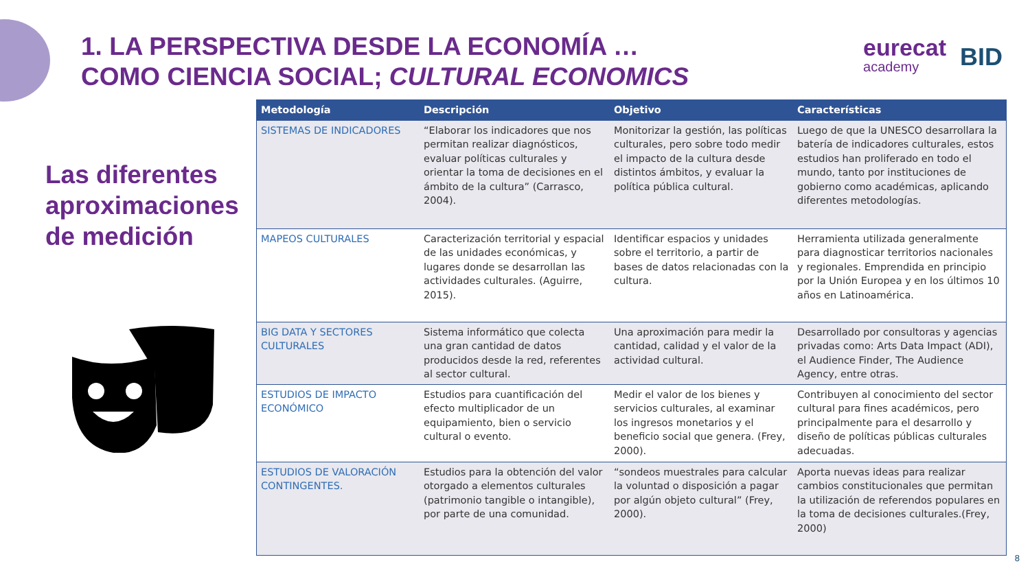1. LA PERSPECTIVA DESDE LA ECONOMÍA …
COMO CIENCIA SOCIAL; CULTURAL ECONOMICS
eurecat
academy
BID
Las diferentes
aproximaciones
de medición
| Metodología | Descripción | Objetivo | Características |
| --- | --- | --- | --- |
| SISTEMAS DE INDICADORES | “Elaborar los indicadores que nos permitan realizar diagnósticos, evaluar políticas culturales y orientar la toma de decisiones en el ámbito de la cultura” (Carrasco, 2004). | Monitorizar la gestión, las políticas culturales, pero sobre todo medir el impacto de la cultura desde distintos ámbitos, y evaluar la política pública cultural. | Luego de que la UNESCO desarrollara la batería de indicadores culturales, estos estudios han proliferado en todo el mundo, tanto por instituciones de gobierno como académicas, aplicando diferentes metodologías. |
| MAPEOS CULTURALES | Caracterización territorial y espacial de las unidades económicas, y lugares donde se desarrollan las actividades culturales. (Aguirre, 2015). | Identificar espacios y unidades sobre el territorio, a partir de bases de datos relacionadas con la cultura. | Herramienta utilizada generalmente para diagnosticar territorios nacionales y regionales. Emprendida en principio por la Unión Europea y en los últimos 10 años en Latinoamérica. |
| BIG DATA Y SECTORES CULTURALES | Sistema informático que colecta una gran cantidad de datos producidos desde la red, referentes al sector cultural. | Una aproximación para medir la cantidad, calidad y el valor de la actividad cultural. | Desarrollado por consultoras y agencias privadas como: Arts Data Impact (ADI), el Audience Finder, The Audience Agency, entre otras. |
| ESTUDIOS DE IMPACTO ECONÓMICO | Estudios para cuantificación del efecto multiplicador de un equipamiento, bien o servicio cultural o evento. | Medir el valor de los bienes y servicios culturales, al examinar los ingresos monetarios y el beneficio social que genera. (Frey, 2000). | Contribuyen al conocimiento del sector cultural para fines académicos, pero principalmente para el desarrollo y diseño de políticas públicas culturales adecuadas. |
| ESTUDIOS DE VALORACIÓN CONTINGENTES. | Estudios para la obtención del valor otorgado a elementos culturales (patrimonio tangible o intangible), por parte de una comunidad. | “sondeos muestrales para calcular la voluntad o disposición a pagar por algún objeto cultural” (Frey, 2000). | Aporta nuevas ideas para realizar cambios constitucionales que permitan la utilización de referendos populares en la toma de decisiones culturales.(Frey, 2000) |
8